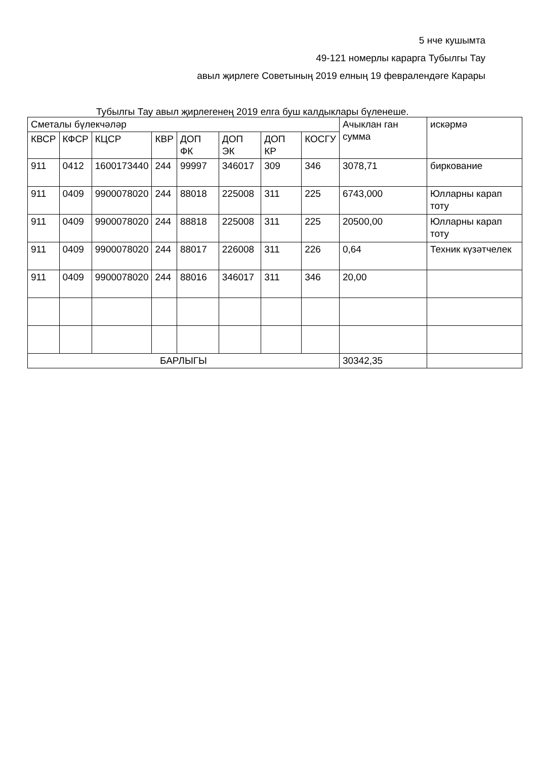5 нче кушымта
49-121 номерлы карарга Тубылгы Тау
авыл җирлеге Советының 2019 елның 19 февралендәге Карары
Тубылгы Тау авыл җирлегенең 2019 елга буш калдыклары бүленеше.
| Сметалы бүлекчәләр | | | | | | | | Ачыклан ган сумма | искәрмә |
| --- | --- | --- | --- | --- | --- | --- | --- | --- | --- |
| КВСР | КФСР | КЦСР | КВР | ДОП ФК | ДОП ЭК | ДОП КР | КОСГУ | | |
| 911 | 0412 | 1600173440 | 244 | 99997 | 346017 | 309 | 346 | 3078,71 | биркование |
| 911 | 0409 | 9900078020 | 244 | 88018 | 225008 | 311 | 225 | 6743,000 | Юлларны карап тоту |
| 911 | 0409 | 9900078020 | 244 | 88818 | 225008 | 311 | 225 | 20500,00 | Юлларны карап тоту |
| 911 | 0409 | 9900078020 | 244 | 88017 | 226008 | 311 | 226 | 0,64 | Техник күзәтчелек |
| 911 | 0409 | 9900078020 | 244 | 88016 | 346017 | 311 | 346 | 20,00 | |
| БАРЛЫГЫ | | | | | | | | 30342,35 | |